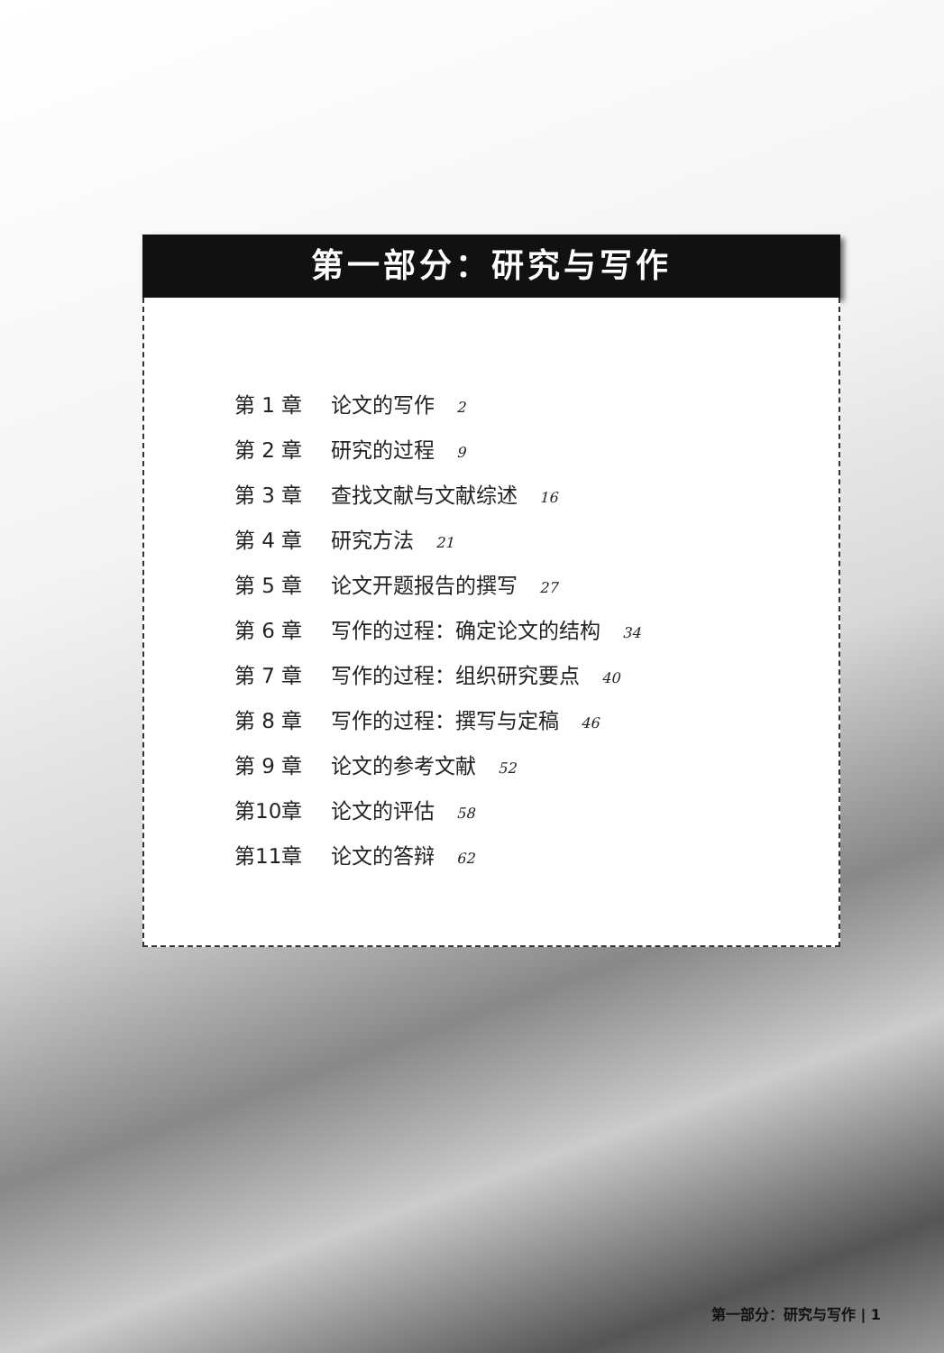第一部分：研究与写作
第 1 章 论文的写作 2
第 2 章 研究的过程 9
第 3 章 查找文献与文献综述 16
第 4 章 研究方法 21
第 5 章 论文开题报告的撰写 27
第 6 章 写作的过程：确定论文的结构 34
第 7 章 写作的过程：组织研究要点 40
第 8 章 写作的过程：撰写与定稿 46
第 9 章 论文的参考文献 52
第10章 论文的评估 58
第11章 论文的答辩 62
第一部分：研究与写作 | 1